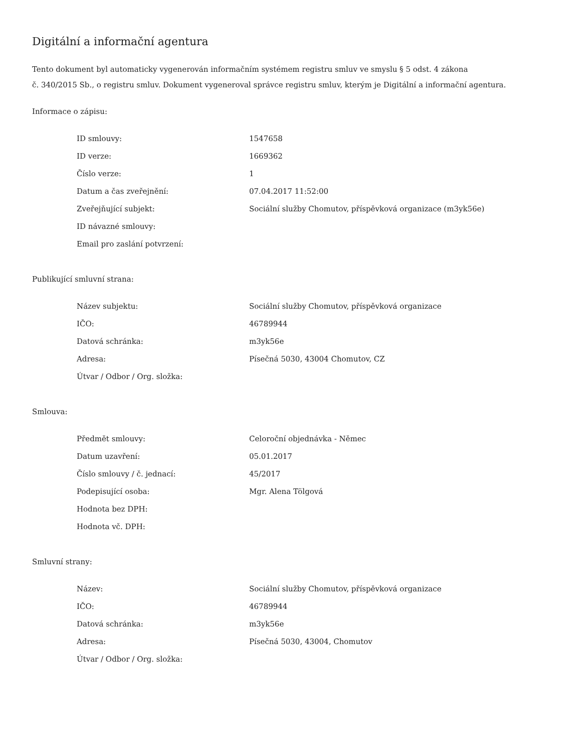Digitální a informační agentura
Tento dokument byl automaticky vygenerován informačním systémem registru smluv ve smyslu § 5 odst. 4 zákona
č. 340/2015 Sb., o registru smluv. Dokument vygeneroval správce registru smluv, kterým je Digitální a informační agentura.
Informace o zápisu:
| ID smlouvy: | 1547658 |
| ID verze: | 1669362 |
| Číslo verze: | 1 |
| Datum a čas zveřejnění: | 07.04.2017 11:52:00 |
| Zveřejňující subjekt: | Sociální služby Chomutov, příspěvková organizace (m3yk56e) |
| ID návazné smlouvy: | |
| Email pro zaslání potvrzení: | |
Publikující smluvní strana:
| Název subjektu: | Sociální služby Chomutov, příspěvková organizace |
| IČO: | 46789944 |
| Datová schránka: | m3yk56e |
| Adresa: | Písečná 5030, 43004 Chomutov, CZ |
| Útvar / Odbor / Org. složka: | |
Smlouva:
| Předmět smlouvy: | Celoroční objednávka - Němec |
| Datum uzavření: | 05.01.2017 |
| Číslo smlouvy / č. jednací: | 45/2017 |
| Podepisující osoba: | Mgr. Alena Tölgová |
| Hodnota bez DPH: | |
| Hodnota vč. DPH: | |
Smluvní strany:
| Název: | Sociální služby Chomutov, příspěvková organizace |
| IČO: | 46789944 |
| Datová schránka: | m3yk56e |
| Adresa: | Písečná 5030, 43004, Chomutov |
| Útvar / Odbor / Org. složka: | |